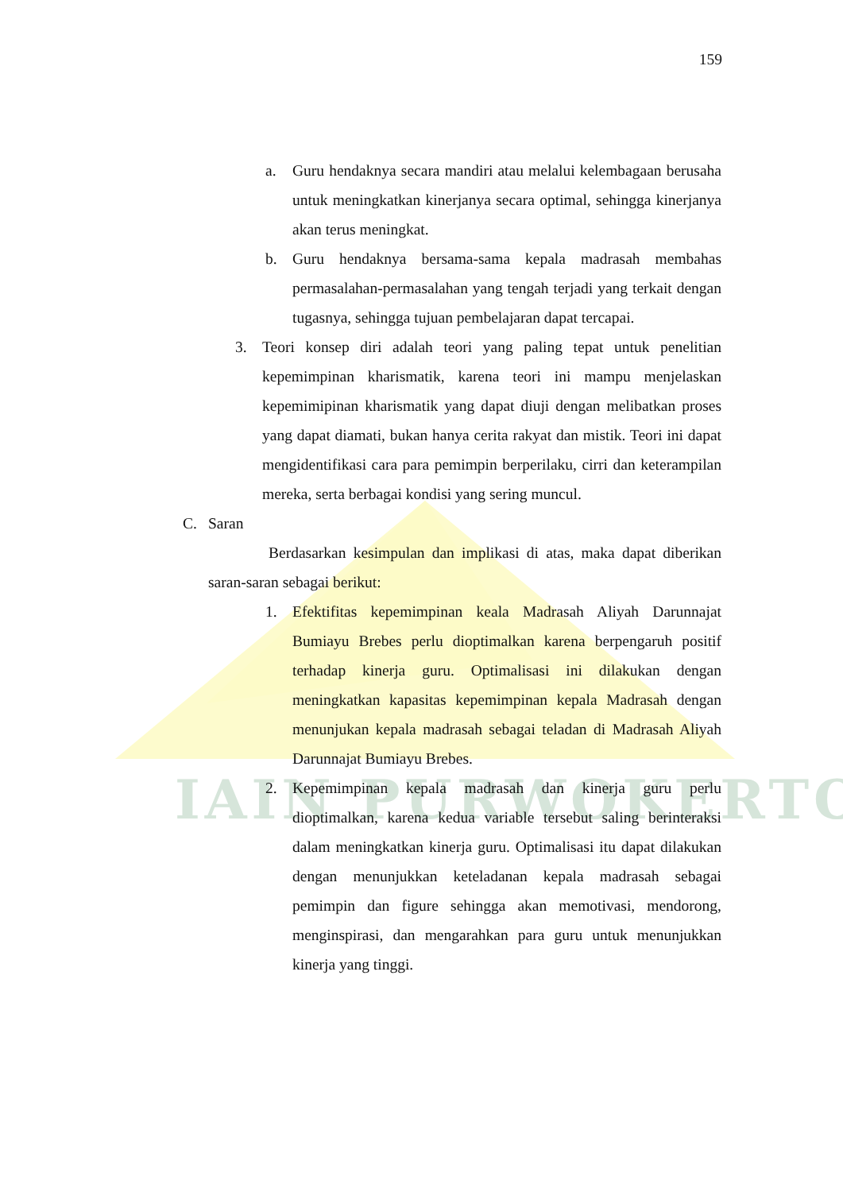IAIN PURWOKERTO
159
a. Guru hendaknya secara mandiri atau melalui kelembagaan berusaha untuk meningkatkan kinerjanya secara optimal, sehingga kinerjanya akan terus meningkat.
b. Guru hendaknya bersama-sama kepala madrasah membahas permasalahan-permasalahan yang tengah terjadi yang terkait dengan tugasnya, sehingga tujuan pembelajaran dapat tercapai.
3. Teori konsep diri adalah teori yang paling tepat untuk penelitian kepemimpinan kharismatik, karena teori ini mampu menjelaskan kepemimipinan kharismatik yang dapat diuji dengan melibatkan proses yang dapat diamati, bukan hanya cerita rakyat dan mistik. Teori ini dapat mengidentifikasi cara para pemimpin berperilaku, cirri dan keterampilan mereka, serta berbagai kondisi yang sering muncul.
C. Saran
Berdasarkan kesimpulan dan implikasi di atas, maka dapat diberikan saran-saran sebagai berikut:
1. Efektifitas kepemimpinan keala Madrasah Aliyah Darunnajat Bumiayu Brebes perlu dioptimalkan karena berpengaruh positif terhadap kinerja guru. Optimalisasi ini dilakukan dengan meningkatkan kapasitas kepemimpinan kepala Madrasah dengan menunjukan kepala madrasah sebagai teladan di Madrasah Aliyah Darunnajat Bumiayu Brebes.
2. Kepemimpinan kepala madrasah dan kinerja guru perlu dioptimalkan, karena kedua variable tersebut saling berinteraksi dalam meningkatkan kinerja guru. Optimalisasi itu dapat dilakukan dengan menunjukkan keteladanan kepala madrasah sebagai pemimpin dan figure sehingga akan memotivasi, mendorong, menginspirasi, dan mengarahkan para guru untuk menunjukkan kinerja yang tinggi.